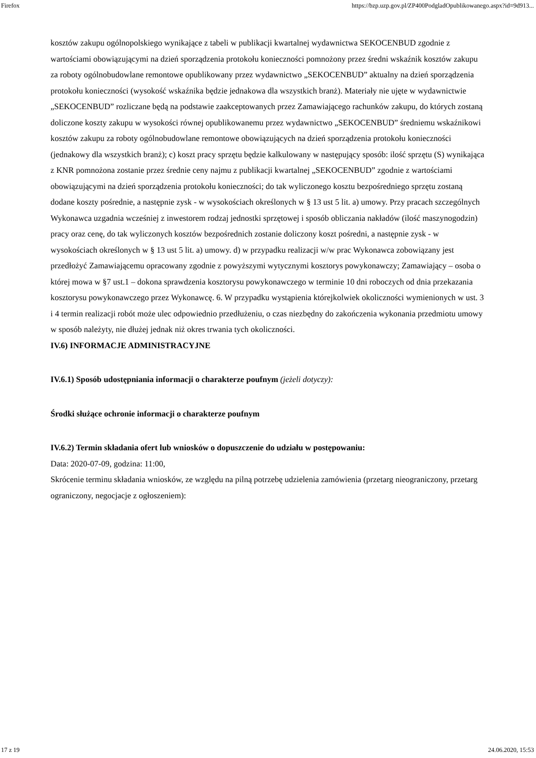Firefox https://bzp.uzp.gov.pl/ZP400PodgladOpublikowanego.aspx?id=9d913...
kosztów zakupu ogólnopolskiego wynikające z tabeli w publikacji kwartalnej wydawnictwa SEKOCENBUD zgodnie z wartościami obowiązującymi na dzień sporządzenia protokołu konieczności pomnożony przez średni wskaźnik kosztów zakupu za roboty ogólnobudowlane remontowe opublikowany przez wydawnictwo „SEKOCENBUD” aktualny na dzień sporządzenia protokołu konieczności (wysokość wskaźnika będzie jednakowa dla wszystkich branż). Materiały nie ujęte w wydawnictwie „SEKOCENBUD” rozliczane będą na podstawie zaakceptowanych przez Zamawiającego rachunków zakupu, do których zostaną doliczone koszty zakupu w wysokości równej opublikowanemu przez wydawnictwo „SEKOCENBUD” średniemu wskaźnikowi kosztów zakupu za roboty ogólnobudowlane remontowe obowiązujących na dzień sporządzenia protokołu konieczności (jednakowy dla wszystkich branż); c) koszt pracy sprzętu będzie kalkulowany w następujący sposób: ilość sprzętu (S) wynikająca z KNR pomnożona zostanie przez średnie ceny najmu z publikacji kwartalnej „SEKOCENBUD” zgodnie z wartościami obowiązującymi na dzień sporządzenia protokołu konieczności; do tak wyliczonego kosztu bezpośredniego sprzętu zostaną dodane koszty pośrednie, a następnie zysk - w wysokościach określonych w § 13 ust 5 lit. a) umowy. Przy pracach szczególnych Wykonawca uzgadnia wcześniej z inwestorem rodzaj jednostki sprzętowej i sposób obliczania nakładów (ilość maszynogodzin) pracy oraz cenę, do tak wyliczonych kosztów bezpośrednich zostanie doliczony koszt pośredni, a następnie zysk - w wysokościach określonych w § 13 ust 5 lit. a) umowy. d) w przypadku realizacji w/w prac Wykonawca zobowiązany jest przedłożyć Zamawiającemu opracowany zgodnie z powyższymi wytycznymi kosztorys powykonawczy; Zamawiający – osoba o której mowa w §7 ust.1 – dokona sprawdzenia kosztorysu powykonawczego w terminie 10 dni roboczych od dnia przekazania kosztorysu powykonawczego przez Wykonawcę. 6. W przypadku wystąpienia którejkolwiek okoliczności wymienionych w ust. 3 i 4 termin realizacji robót może ulec odpowiednio przedłużeniu, o czas niezbędny do zakończenia wykonania przedmiotu umowy w sposób należyty, nie dłużej jednak niż okres trwania tych okoliczności.
IV.6) INFORMACJE ADMINISTRACYJNE
IV.6.1) Sposób udostępniania informacji o charakterze poufnym (jeżeli dotyczy):
Środki służące ochronie informacji o charakterze poufnym
IV.6.2) Termin składania ofert lub wniosków o dopuszczenie do udziału w postępowaniu:
Data: 2020-07-09, godzina: 11:00,
Skrócenie terminu składania wniosków, ze względu na pilną potrzebę udzielenia zamówienia (przetarg nieograniczony, przetarg ograniczony, negocjacje z ogłoszeniem):
17 z 19 24.06.2020, 15:53